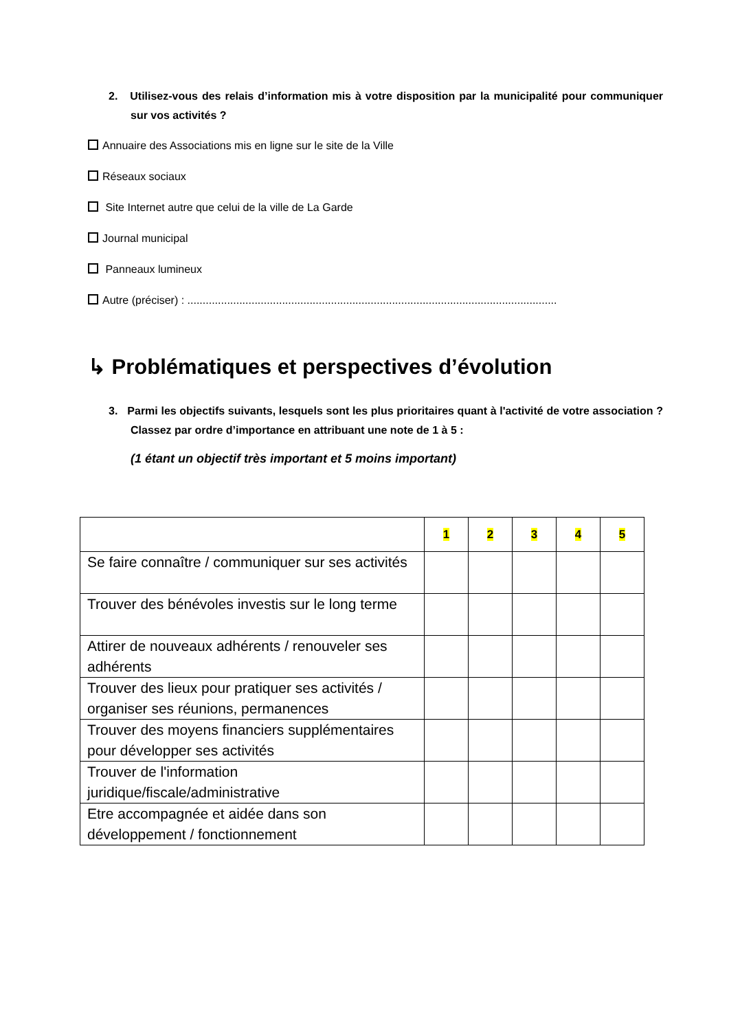2. Utilisez-vous des relais d’information mis à votre disposition par la municipalité pour communiquer sur vos activités ?
Annuaire des Associations mis en ligne sur le site de la Ville
Réseaux sociaux
Site Internet autre que celui de la ville de La Garde
Journal municipal
Panneaux lumineux
Autre (préciser) : .........................................................................................................................
↳ Problématiques et perspectives d’évolution
3. Parmi les objectifs suivants, lesquels sont les plus prioritaires quant à l'activité de votre association ? Classez par ordre d’importance en attribuant une note de 1 à 5 :
(1 étant un objectif très important et 5 moins important)
| | 1 | 2 | 3 | 4 | 5 |
| --- | --- | --- | --- | --- | --- |
| Se faire connaître / communiquer sur ses activités | | | | | |
| Trouver des bénévoles investis sur le long terme | | | | | |
| Attirer de nouveaux adhérents / renouveler ses adhérents | | | | | |
| Trouver des lieux pour pratiquer ses activités / organiser ses réunions, permanences | | | | | |
| Trouver des moyens financiers supplémentaires pour développer ses activités | | | | | |
| Trouver de l'information juridique/fiscale/administrative | | | | | |
| Etre accompagnée et aidée dans son développement / fonctionnement | | | | | |